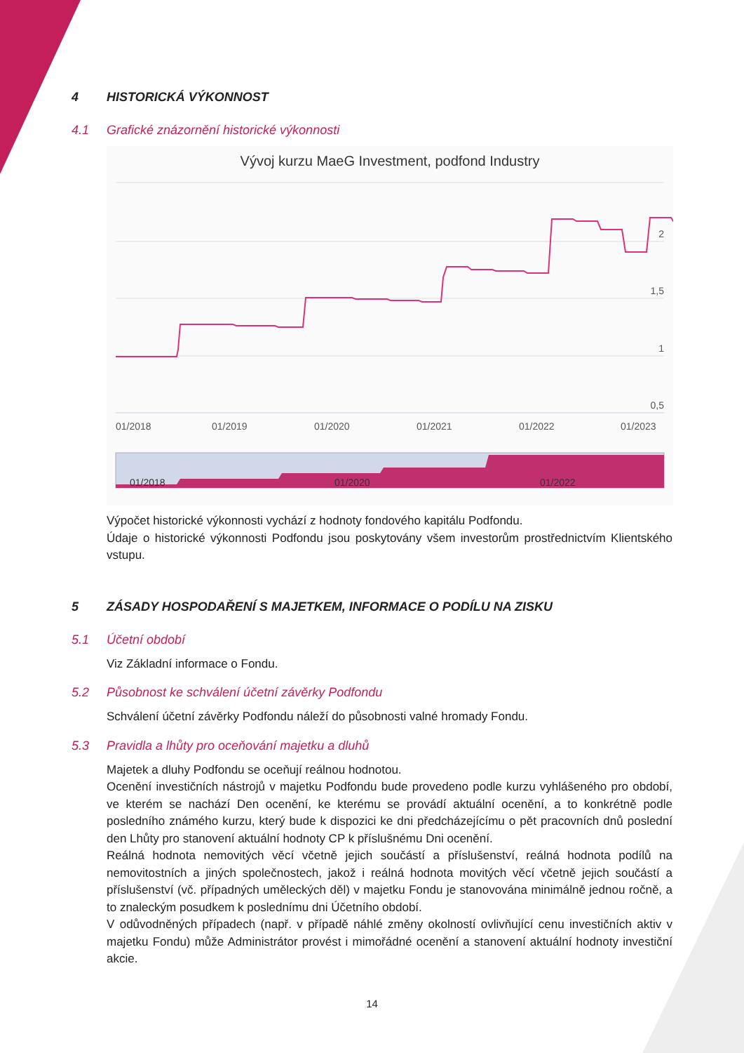4 HISTORICKÁ VÝKONNOST
4.1 Grafické znázornění historické výkonnosti
Vývoj kurzu MaeG Investment, podfond Industry
2
1,5
1
0,5
01/2018
01/2019
01/2020
01/2021
01/2022
01/2023
01/2018
01/2020
01/2022
Výpočet historické výkonnosti vychází z hodnoty fondového kapitálu Podfondu.
Údaje o historické výkonnosti Podfondu jsou poskytovány všem investorům prostřednictvím Klientského vstupu.
5 ZÁSADY HOSPODAŘENÍ S MAJETKEM, INFORMACE O PODÍLU NA ZISKU
5.1 Účetní období
Viz Základní informace o Fondu.
5.2 Působnost ke schválení účetní závěrky Podfondu
Schválení účetní závěrky Podfondu náleží do působnosti valné hromady Fondu.
5.3 Pravidla a lhůty pro oceňování majetku a dluhů
Majetek a dluhy Podfondu se oceňují reálnou hodnotou.
Ocenění investičních nástrojů v majetku Podfondu bude provedeno podle kurzu vyhlášeného pro období, ve kterém se nachází Den ocenění, ke kterému se provádí aktuální ocenění, a to konkrétně podle posledního známého kurzu, který bude k dispozici ke dni předcházejícímu o pět pracovních dnů poslední den Lhůty pro stanovení aktuální hodnoty CP k příslušnému Dni ocenění.
Reálná hodnota nemovitých věcí včetně jejich součástí a příslušenství, reálná hodnota podílů na nemovitostních a jiných společnostech, jakož i reálná hodnota movitých věcí včetně jejich součástí a příslušenství (vč. případných uměleckých děl) v majetku Fondu je stanovována minimálně jednou ročně, a to znaleckým posudkem k poslednímu dni Účetního období.
V odůvodněných případech (např. v případě náhlé změny okolností ovlivňující cenu investičních aktiv v majetku Fondu) může Administrátor provést i mimořádné ocenění a stanovení aktuální hodnoty investiční akcie.
14